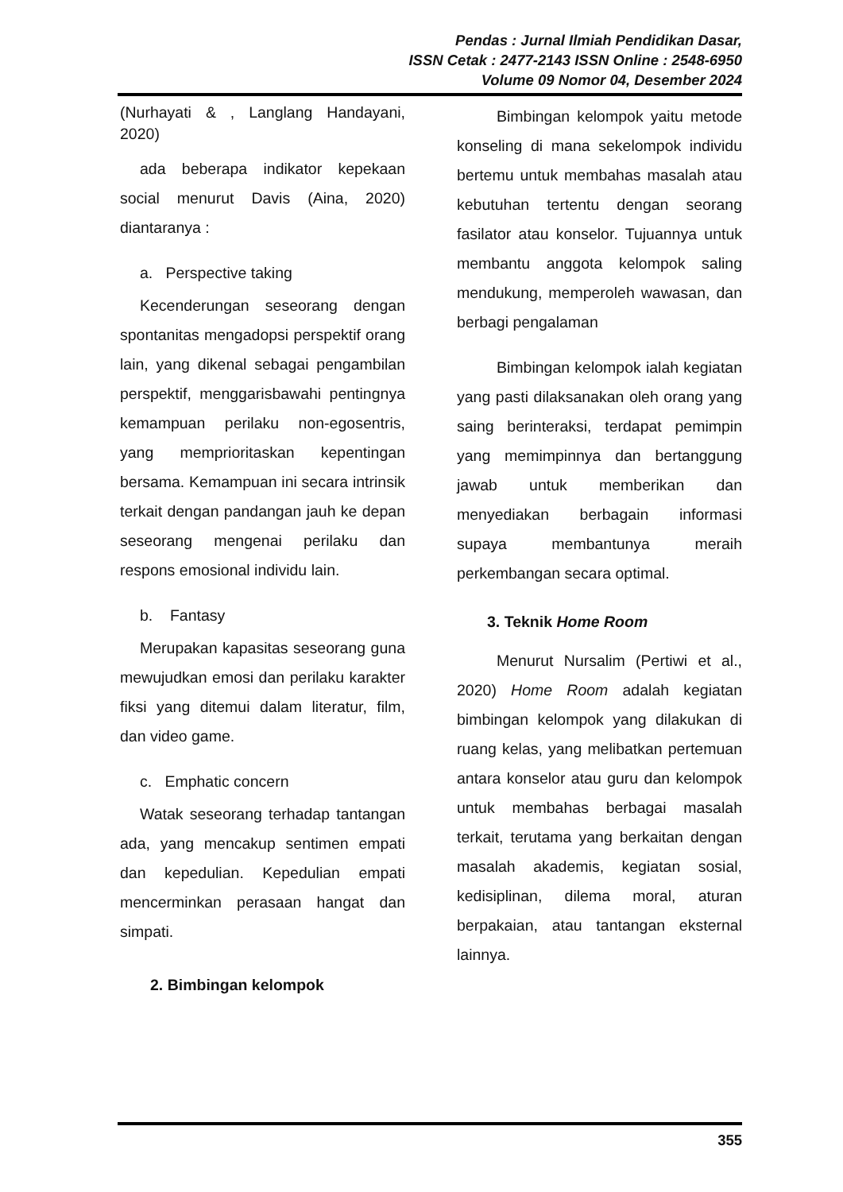Pendas : Jurnal Ilmiah Pendidikan Dasar,
ISSN Cetak : 2477-2143 ISSN Online : 2548-6950
Volume 09 Nomor 04, Desember 2024
(Nurhayati & , Langlang Handayani, 2020)
ada beberapa indikator kepekaan social menurut Davis (Aina, 2020) diantaranya :
a. Perspective taking
Kecenderungan seseorang dengan spontanitas mengadopsi perspektif orang lain, yang dikenal sebagai pengambilan perspektif, menggarisbawahi pentingnya kemampuan perilaku non-egosentris, yang memprioritaskan kepentingan bersama. Kemampuan ini secara intrinsik terkait dengan pandangan jauh ke depan seseorang mengenai perilaku dan respons emosional individu lain.
b. Fantasy
Merupakan kapasitas seseorang guna mewujudkan emosi dan perilaku karakter fiksi yang ditemui dalam literatur, film, dan video game.
c. Emphatic concern
Watak seseorang terhadap tantangan ada, yang mencakup sentimen empati dan kepedulian. Kepedulian empati mencerminkan perasaan hangat dan simpati.
2. Bimbingan kelompok
Bimbingan kelompok yaitu metode konseling di mana sekelompok individu bertemu untuk membahas masalah atau kebutuhan tertentu dengan seorang fasilator atau konselor. Tujuannya untuk membantu anggota kelompok saling mendukung, memperoleh wawasan, dan berbagi pengalaman
Bimbingan kelompok ialah kegiatan yang pasti dilaksanakan oleh orang yang saing berinteraksi, terdapat pemimpin yang memimpinnya dan bertanggung jawab untuk memberikan dan menyediakan berbagain informasi supaya membantunya meraih perkembangan secara optimal.
3. Teknik Home Room
Menurut Nursalim (Pertiwi et al., 2020) Home Room adalah kegiatan bimbingan kelompok yang dilakukan di ruang kelas, yang melibatkan pertemuan antara konselor atau guru dan kelompok untuk membahas berbagai masalah terkait, terutama yang berkaitan dengan masalah akademis, kegiatan sosial, kedisiplinan, dilema moral, aturan berpakaian, atau tantangan eksternal lainnya.
355